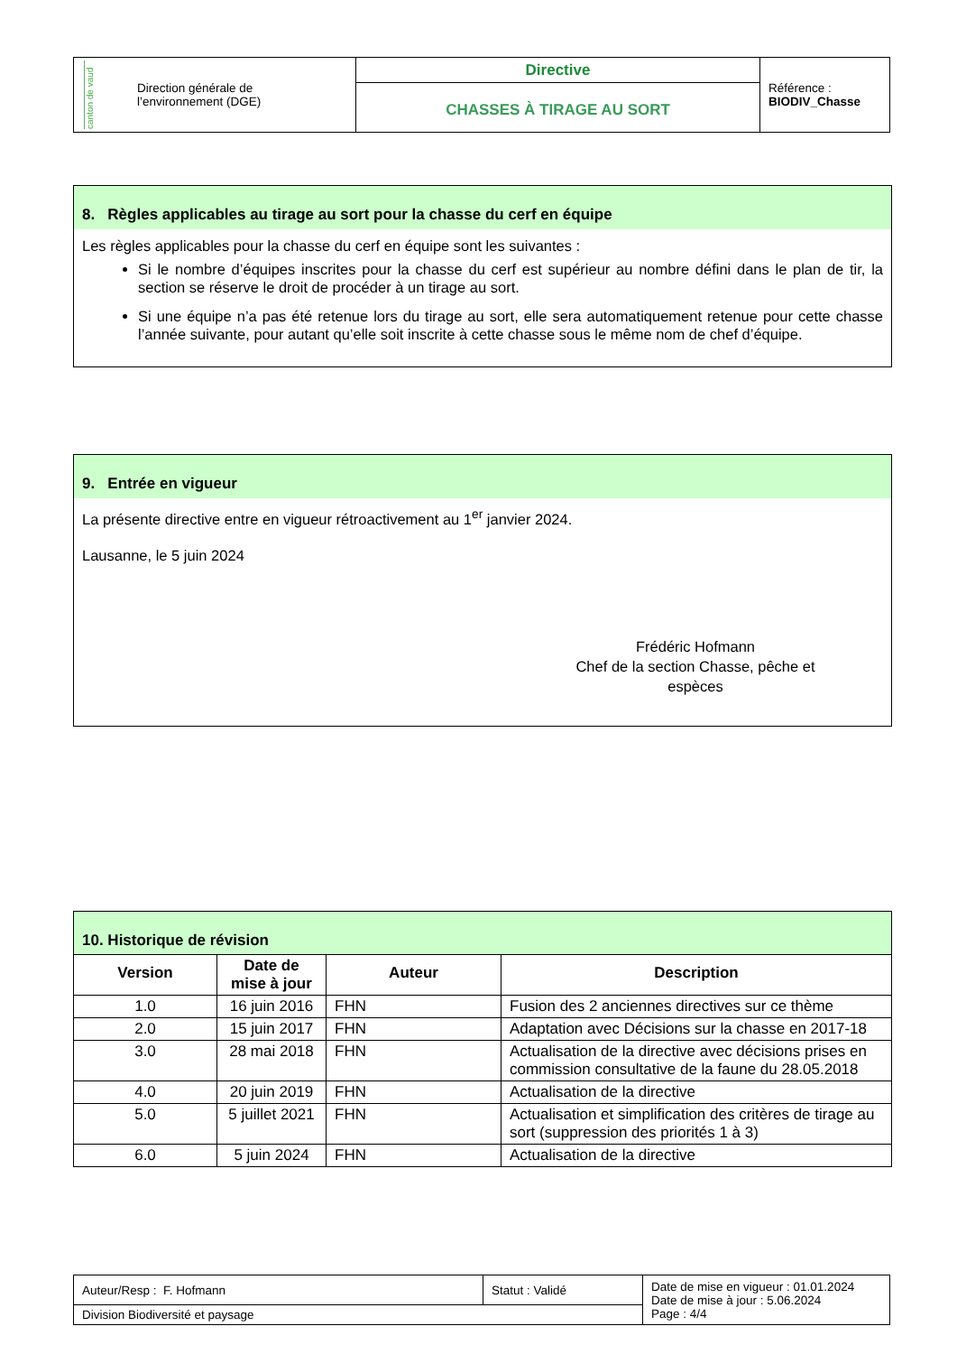| canton de vaud Direction générale de l’environnement (DGE) | Directive CHASSES À TIRAGE AU SORT | Référence : BIODIV_Chasse |
8. Règles applicables au tirage au sort pour la chasse du cerf en équipe
Les règles applicables pour la chasse du cerf en équipe sont les suivantes :
Si le nombre d’équipes inscrites pour la chasse du cerf est supérieur au nombre défini dans le plan de tir, la section se réserve le droit de procéder à un tirage au sort.
Si une équipe n’a pas été retenue lors du tirage au sort, elle sera automatiquement retenue pour cette chasse l’année suivante, pour autant qu’elle soit inscrite à cette chasse sous le même nom de chef d’équipe.
9. Entrée en vigueur
La présente directive entre en vigueur rétroactivement au 1<sup>er</sup> janvier 2024.
Lausanne, le 5 juin 2024
Frédéric Hofmann
Chef de la section Chasse, pêche et espèces
10. Historique de révision
| Version | Date de mise à jour | Auteur | Description |
| --- | --- | --- | --- |
| 1.0 | 16 juin 2016 | FHN | Fusion des 2 anciennes directives sur ce thème |
| 2.0 | 15 juin 2017 | FHN | Adaptation avec Décisions sur la chasse en 2017-18 |
| 3.0 | 28 mai 2018 | FHN | Actualisation de la directive avec décisions prises en commission consultative de la faune du 28.05.2018 |
| 4.0 | 20 juin 2019 | FHN | Actualisation de la directive |
| 5.0 | 5 juillet 2021 | FHN | Actualisation et simplification des critères de tirage au sort (suppression des priorités 1 à 3) |
| 6.0 | 5 juin 2024 | FHN | Actualisation de la directive |
| Auteur/Resp : F. Hofmann | Statut : Validé | Date de mise en vigueur : 01.01.2024 Date de mise à jour : 5.06.2024 Page : 4/4 |
| Division Biodiversité et paysage | | |